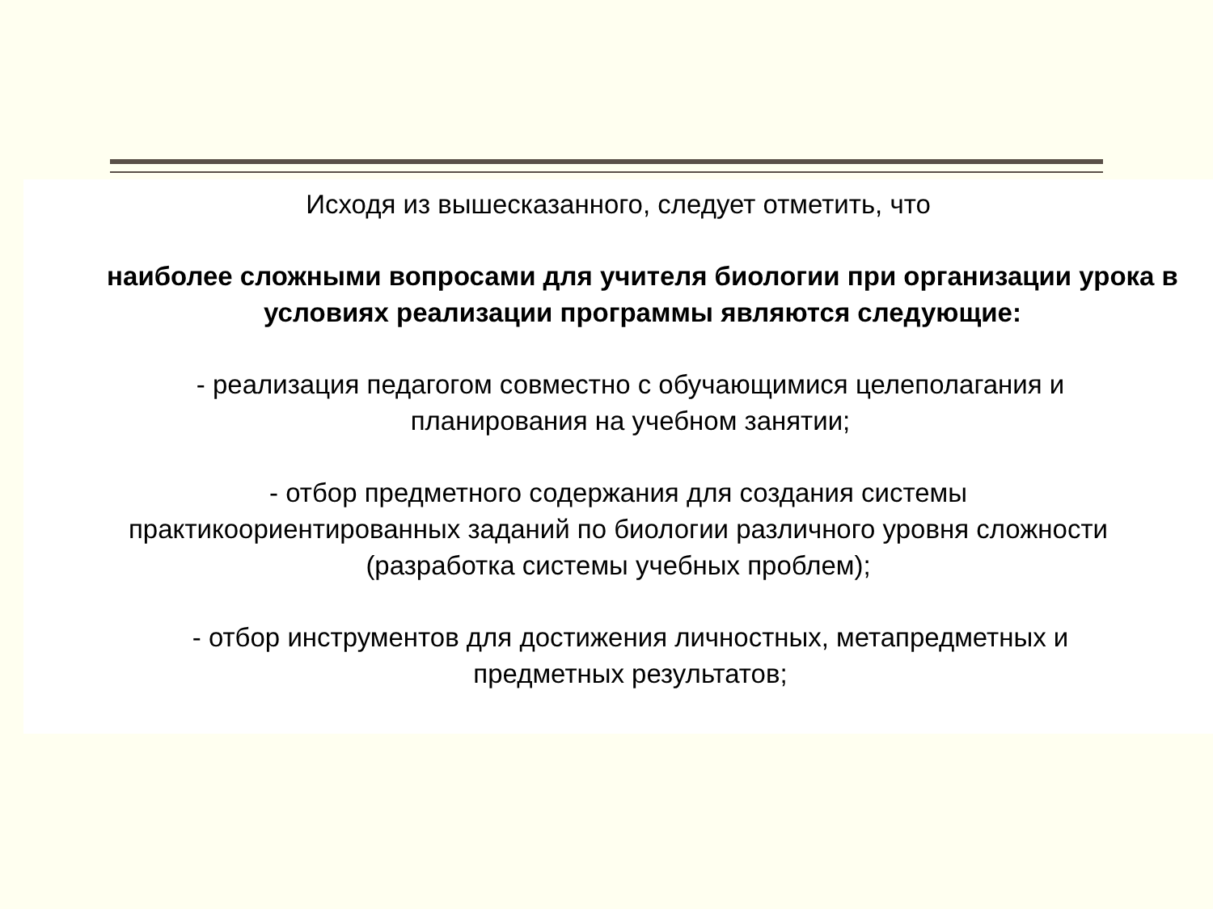Исходя из вышесказанного, следует отметить, что
наиболее сложными вопросами для учителя биологии при организации урока в условиях реализации программы являются следующие:
- реализация педагогом совместно с обучающимися целеполагания и
планирования на учебном занятии;
- отбор предметного содержания для создания системы
практикоориентированных заданий по биологии различного уровня сложности
(разработка системы учебных проблем);
- отбор инструментов для достижения личностных, метапредметных и
предметных результатов;